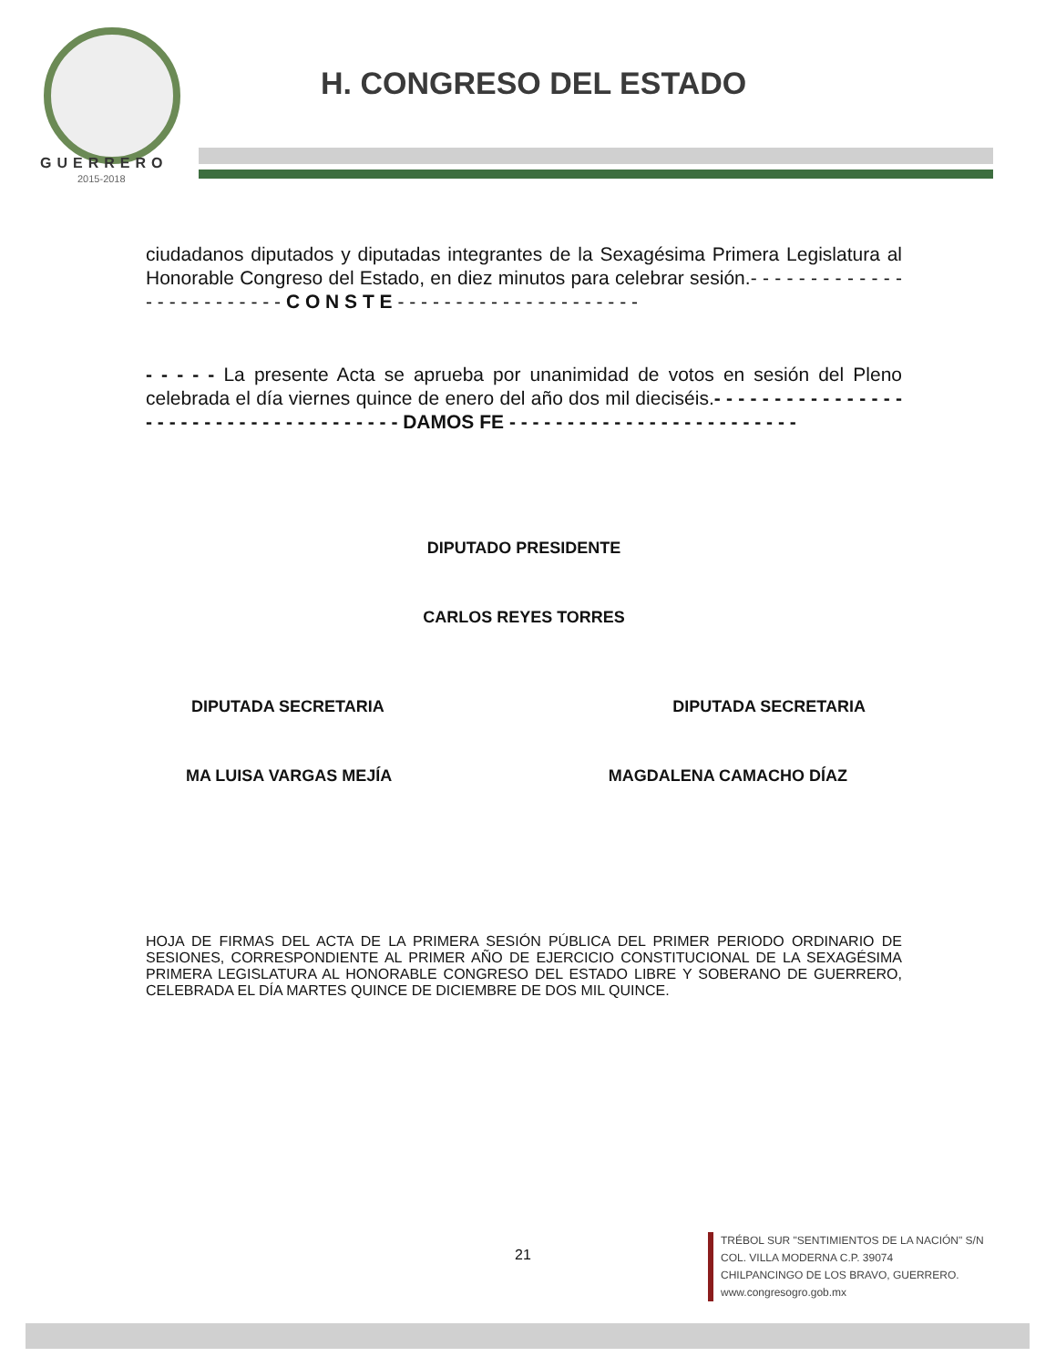GUERRERO
2015-2018
H. CONGRESO DEL ESTADO
ciudadanos diputados y diputadas integrantes de la Sexagésima Primera Legislatura al Honorable Congreso del Estado, en diez minutos para celebrar sesión.- - - - - - - - - - - - - - - - - - - - - - - - - C O N S T E - - - - - - - - - - - - - - - - - - - - -
- - - - - La presente Acta se aprueba por unanimidad de votos en sesión del Pleno celebrada el día viernes quince de enero del año dos mil dieciséis.- - - - - - - - - - - - - - - - - - - - - - - - - - - - - - - - - - - - - - DAMOS FE - - - - - - - - - - - - - - - - - - - - - - - - -
DIPUTADO PRESIDENTE
CARLOS REYES TORRES
DIPUTADA SECRETARIA DIPUTADA SECRETARIA
MA LUISA VARGAS MEJÍA MAGDALENA CAMACHO DÍAZ
HOJA DE FIRMAS DEL ACTA DE LA PRIMERA SESIÓN PÚBLICA DEL PRIMER PERIODO ORDINARIO DE SESIONES, CORRESPONDIENTE AL PRIMER AÑO DE EJERCICIO CONSTITUCIONAL DE LA SEXAGÉSIMA PRIMERA LEGISLATURA AL HONORABLE CONGRESO DEL ESTADO LIBRE Y SOBERANO DE GUERRERO, CELEBRADA EL DÍA MARTES QUINCE DE DICIEMBRE DE DOS MIL QUINCE.
21
TRÉBOL SUR "SENTIMIENTOS DE LA NACIÓN" S/N
COL. VILLA MODERNA C.P. 39074
CHILPANCINGO DE LOS BRAVO, GUERRERO.
www.congresogro.gob.mx